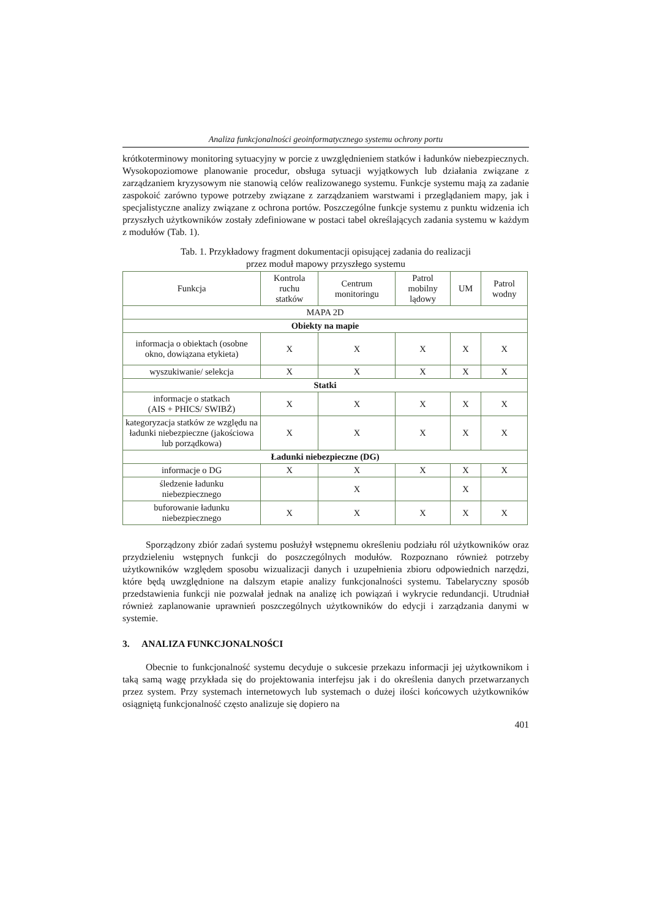Analiza funkcjonalności geoinformatycznego systemu ochrony portu
krótkoterminowy monitoring sytuacyjny w porcie z uwzględnieniem statków i ładunków niebezpiecznych. Wysokopoziomowe planowanie procedur, obsługa sytuacji wyjątkowych lub działania związane z zarządzaniem kryzysowym nie stanowią celów realizowanego systemu. Funkcje systemu mają za zadanie zaspokoić zarówno typowe potrzeby związane z zarządzaniem warstwami i przeglądaniem mapy, jak i specjalistyczne analizy związane z ochrona portów. Poszczególne funkcje systemu z punktu widzenia ich przyszłych użytkowników zostały zdefiniowane w postaci tabel określających zadania systemu w każdym z modułów (Tab. 1).
Tab. 1. Przykładowy fragment dokumentacji opisującej zadania do realizacji
przez moduł mapowy przyszłego systemu
| Funkcja | Kontrola ruchu statków | Centrum monitoringu | Patrol mobilny lądowy | UM | Patrol wodny |
| --- | --- | --- | --- | --- | --- |
| MAPA 2D | | | | | |
| Obiekty na mapie | | | | | |
| informacja o obiektach (osobne okno, dowiązana etykieta) | X | X | X | X | X |
| wyszukiwanie/ selekcja | X | X | X | X | X |
| Statki | | | | | |
| informacje o statkach (AIS + PHICS/ SWIBŻ) | X | X | X | X | X |
| kategoryzacja statków ze względu na ładunki niebezpieczne (jakościowa lub porządkowa) | X | X | X | X | X |
| Ładunki niebezpieczne (DG) | | | | | |
| informacje o DG | X | X | X | X | X |
| śledzenie ładunku niebezpiecznego | | X | | X | |
| buforowanie ładunku niebezpiecznego | X | X | X | X | X |
Sporządzony zbiór zadań systemu posłużył wstępnemu określeniu podziału ról użytkowników oraz przydzieleniu wstępnych funkcji do poszczególnych modułów. Rozpoznano również potrzeby użytkowników względem sposobu wizualizacji danych i uzupełnienia zbioru odpowiednich narzędzi, które będą uwzględnione na dalszym etapie analizy funkcjonalności systemu. Tabelaryczny sposób przedstawienia funkcji nie pozwalał jednak na analizę ich powiązań i wykrycie redundancji. Utrudniał również zaplanowanie uprawnień poszczególnych użytkowników do edycji i zarządzania danymi w systemie.
3. ANALIZA FUNKCJONALNOŚCI
Obecnie to funkcjonalność systemu decyduje o sukcesie przekazu informacji jej użytkownikom i taką samą wagę przykłada się do projektowania interfejsu jak i do określenia danych przetwarzanych przez system. Przy systemach internetowych lub systemach o dużej ilości końcowych użytkowników osiągniętą funkcjonalność często analizuje się dopiero na
401